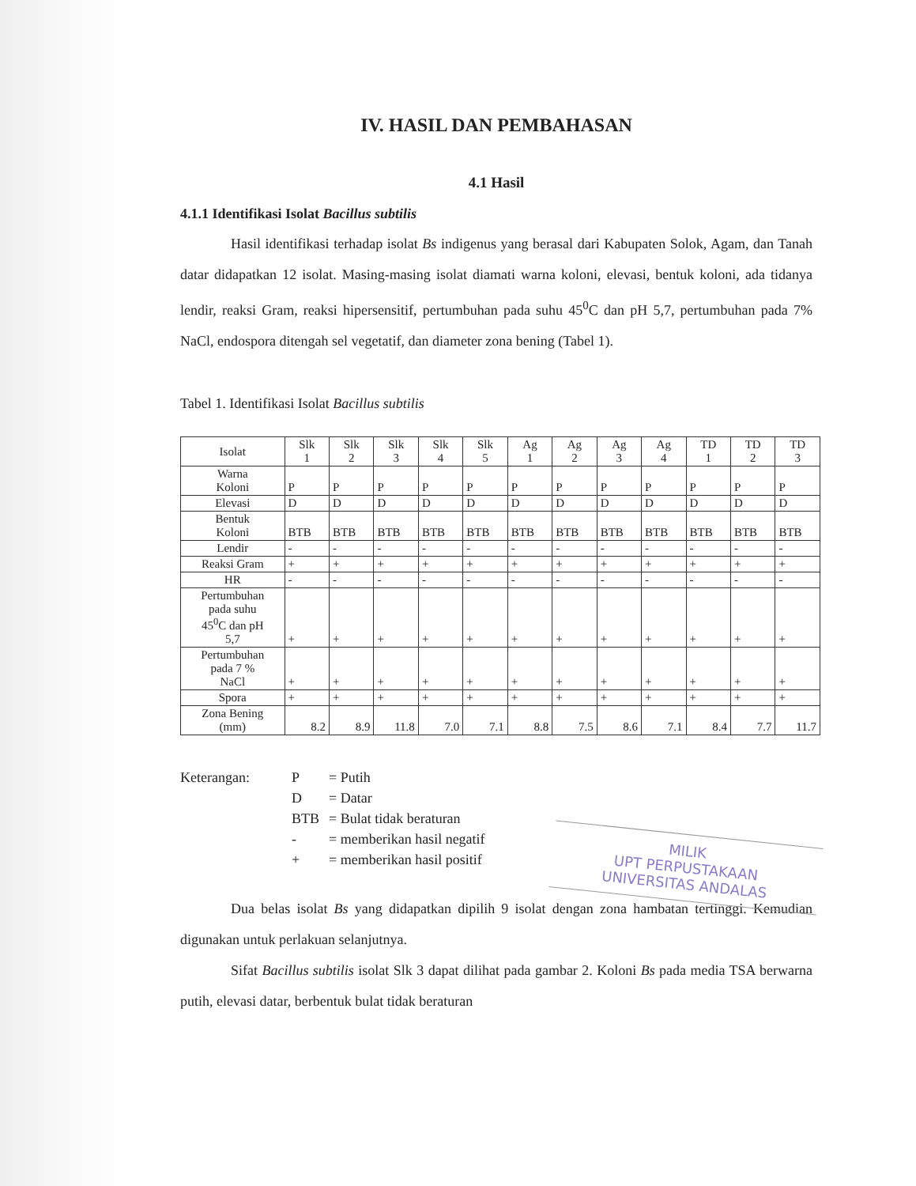IV. HASIL DAN PEMBAHASAN
4.1 Hasil
4.1.1 Identifikasi Isolat Bacillus subtilis
Hasil identifikasi terhadap isolat Bs indigenus yang berasal dari Kabupaten Solok, Agam, dan Tanah datar didapatkan 12 isolat. Masing-masing isolat diamati warna koloni, elevasi, bentuk koloni, ada tidanya lendir, reaksi Gram, reaksi hipersensitif, pertumbuhan pada suhu 45<sup>0</sup>C dan pH 5,7, pertumbuhan pada 7% NaCl, endospora ditengah sel vegetatif, dan diameter zona bening (Tabel 1).
Tabel 1. Identifikasi Isolat Bacillus subtilis
| Isolat | Slk 1 | Slk 2 | Slk 3 | Slk 4 | Slk 5 | Ag 1 | Ag 2 | Ag 3 | Ag 4 | TD 1 | TD 2 | TD 3 |
| --- | --- | --- | --- | --- | --- | --- | --- | --- | --- | --- | --- | --- |
| Warna Koloni | P | P | P | P | P | P | P | P | P | P | P | P |
| Elevasi | D | D | D | D | D | D | D | D | D | D | D | D |
| Bentuk Koloni | BTB | BTB | BTB | BTB | BTB | BTB | BTB | BTB | BTB | BTB | BTB | BTB |
| Lendir | - | - | - | - | - | - | - | - | - | - | - | - |
| Reaksi Gram | + | + | + | + | + | + | + | + | + | + | + | + |
| HR | - | - | - | - | - | - | - | - | - | - | - | - |
| Pertumbuhan pada suhu 45<sup>0</sup>C dan pH 5,7 | + | + | + | + | + | + | + | + | + | + | + | + |
| Pertumbuhan pada 7 % NaCl | + | + | + | + | + | + | + | + | + | + | + | + |
| Spora | + | + | + | + | + | + | + | + | + | + | + | + |
| Zona Bening (mm) | 8.2 | 8.9 | 11.8 | 7.0 | 7.1 | 8.8 | 7.5 | 8.6 | 7.1 | 8.4 | 7.7 | 11.7 |
Keterangan:
| P | = Putih |
| D | = Datar |
| BTB | = Bulat tidak beraturan |
| - | = memberikan hasil negatif |
| + | = memberikan hasil positif |
MILIK
UPT PERPUSTAKAAN
UNIVERSITAS ANDALAS
Dua belas isolat Bs yang didapatkan dipilih 9 isolat dengan zona hambatan tertinggi. Kemudian digunakan untuk perlakuan selanjutnya.
Sifat Bacillus subtilis isolat Slk 3 dapat dilihat pada gambar 2. Koloni Bs pada media TSA berwarna putih, elevasi datar, berbentuk bulat tidak beraturan